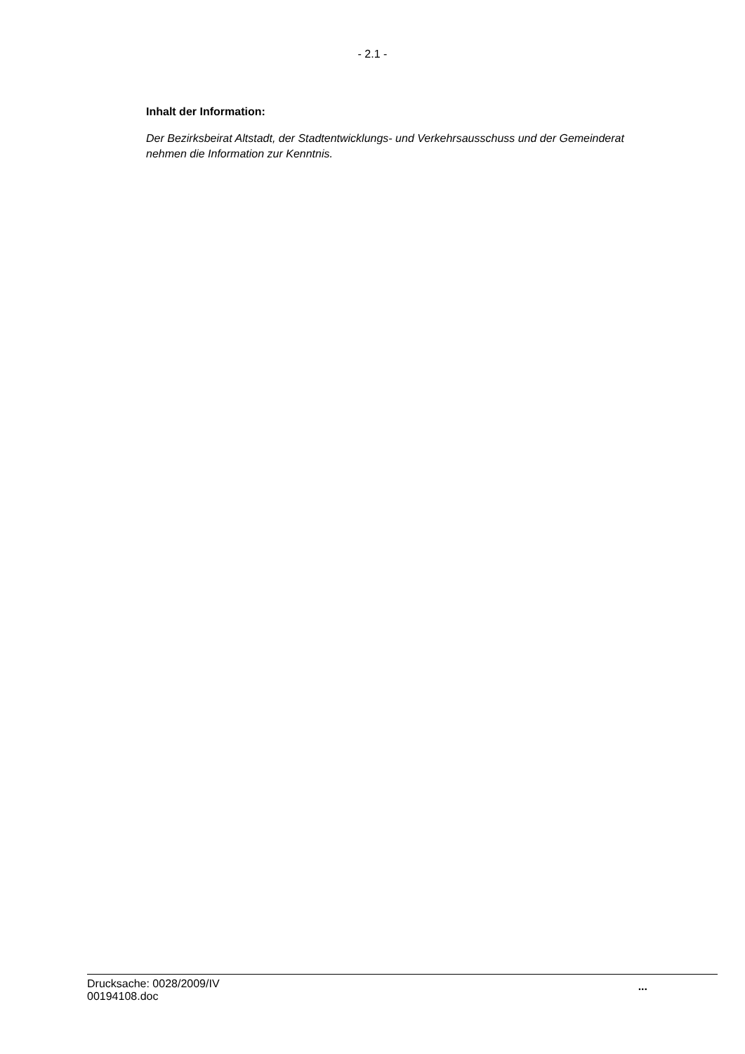- 2.1 -
Inhalt der Information:
Der Bezirksbeirat Altstadt, der Stadtentwicklungs- und Verkehrsausschuss und der Gemeinderat nehmen die Information zur Kenntnis.
Drucksache: 0028/2009/IV
00194108.doc
...